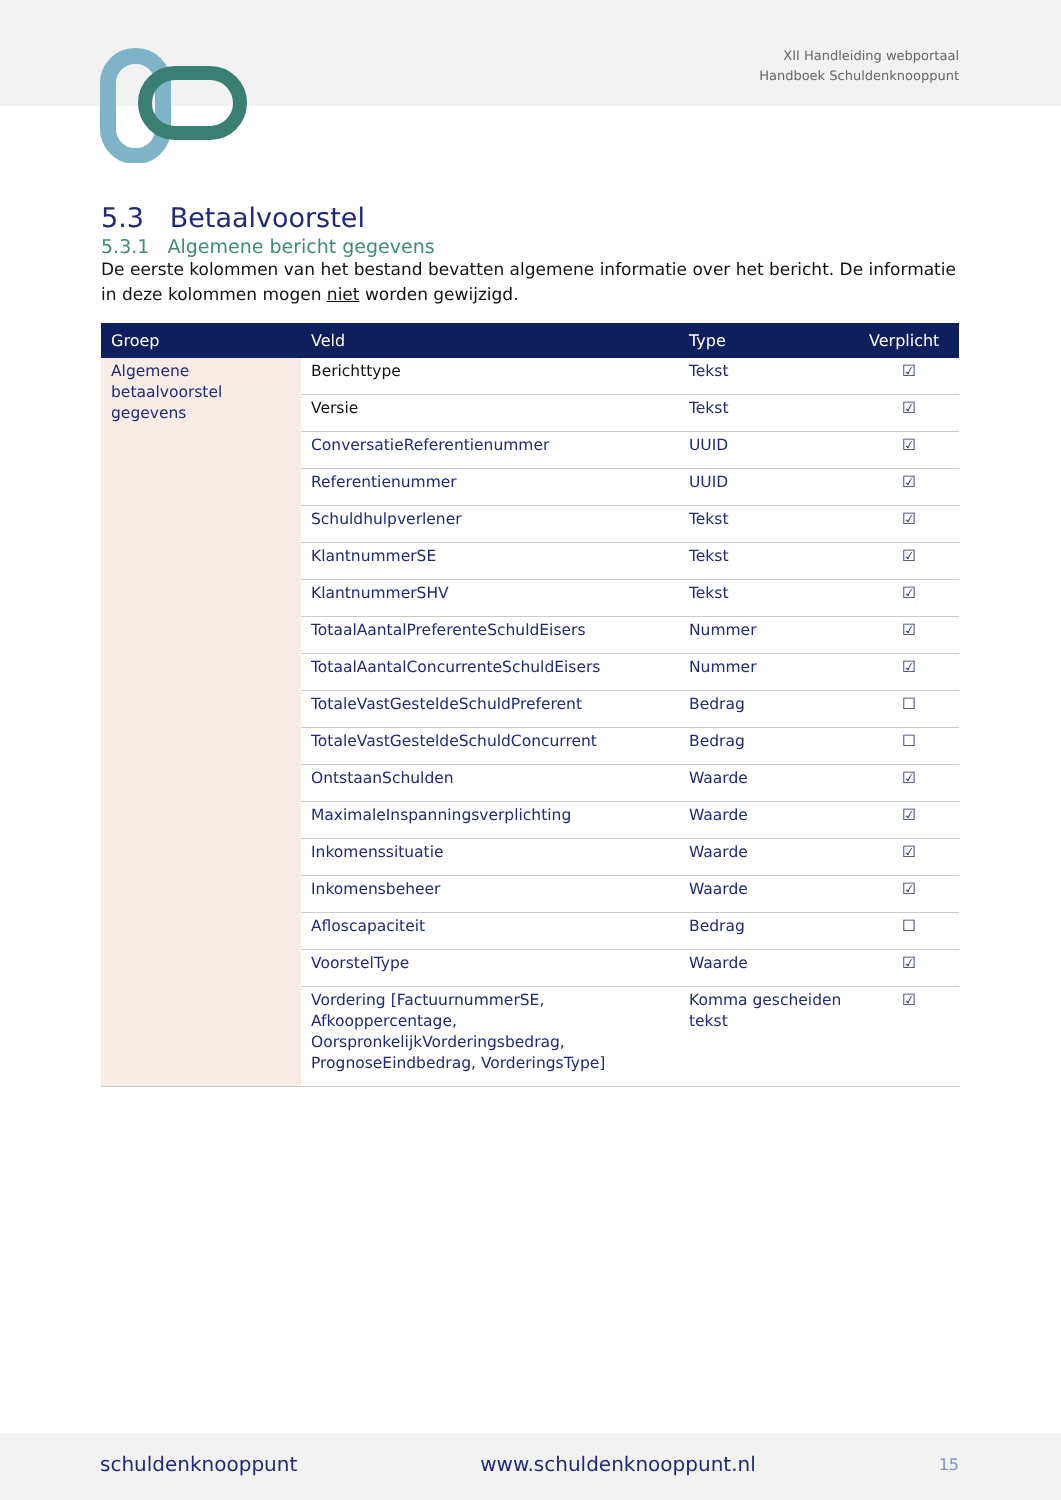XII Handleiding webportaal
Handboek Schuldenknooppunt
5.3 Betaalvoorstel
5.3.1 Algemene bericht gegevens
De eerste kolommen van het bestand bevatten algemene informatie over het bericht. De informatie in deze kolommen mogen niet worden gewijzigd.
| Groep | Veld | Type | Verplicht |
| --- | --- | --- | --- |
| Algemene betaalvoorstel gegevens | Berichttype | Tekst | ☑ |
| | Versie | Tekst | ☑ |
| | ConversatieReferentienummer | UUID | ☑ |
| | Referentienummer | UUID | ☑ |
| | Schuldhulpverlener | Tekst | ☑ |
| | KlantnummerSE | Tekst | ☑ |
| | KlantnummerSHV | Tekst | ☑ |
| | TotaalAantalPreferenteSchuldEisers | Nummer | ☑ |
| | TotaalAantalConcurrenteSchuldEisers | Nummer | ☑ |
| | TotaleVastGesteldeSchuldPreferent | Bedrag | ☐ |
| | TotaleVastGesteldeSchuldConcurrent | Bedrag | ☐ |
| | OntstaanSchulden | Waarde | ☑ |
| | MaximaleInspanningsverplichting | Waarde | ☑ |
| | Inkomenssituatie | Waarde | ☑ |
| | Inkomensbeheer | Waarde | ☑ |
| | Afloscapaciteit | Bedrag | ☐ |
| | VoorstelType | Waarde | ☑ |
| | Vordering [FactuurnummerSE, Afkooppercentage, OorspronkelijkVorderingsbedrag, PrognoseEindbedrag, VorderingsType] | Komma gescheiden tekst | ☑ |
schuldenknooppunt www.schuldenknooppunt.nl 15